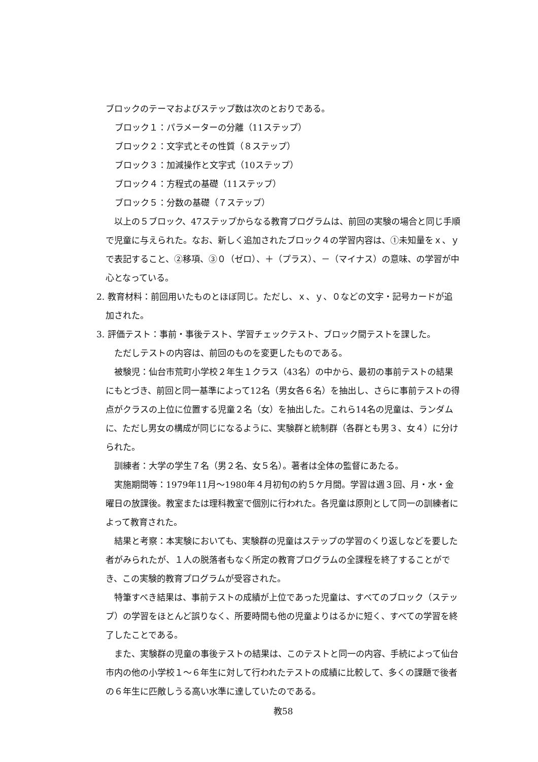ブロックのテーマおよびステップ数は次のとおりである。
ブロック１：パラメーターの分離（11ステップ）
ブロック２：文字式とその性質（８ステップ）
ブロック３：加減操作と文字式（10ステップ）
ブロック４：方程式の基礎（11ステップ）
ブロック５：分数の基礎（７ステップ）
　以上の５ブロック、47ステップからなる教育プログラムは、前回の実験の場合と同じ手順で児童に与えられた。なお、新しく追加されたブロック４の学習内容は、①未知量をｘ、ｙで表記すること、②移項、③０（ゼロ）、＋（プラス）、－（マイナス）の意味、の学習が中心となっている。
2. 教育材料：前回用いたものとほぼ同じ。ただし、ｘ、ｙ、０などの文字・記号カードが追加された。
3. 評価テスト：事前・事後テスト、学習チェックテスト、ブロック間テストを課した。
　ただしテストの内容は、前回のものを変更したものである。
　被験児：仙台市荒町小学校２年生１クラス（43名）の中から、最初の事前テストの結果にもとづき、前回と同一基準によって12名（男女各６名）を抽出し、さらに事前テストの得点がクラスの上位に位置する児童２名（女）を抽出した。これら14名の児童は、ランダムに、ただし男女の構成が同じになるように、実験群と統制群（各群とも男３、女４）に分けられた。
　訓練者：大学の学生７名（男２名、女５名）。著者は全体の監督にあたる。
　実施期間等：1979年11月～1980年４月初旬の約５ケ月間。学習は週３回、月・水・金曜日の放課後。教室または理科教室で個別に行われた。各児童は原則として同一の訓練者によって教育された。
　結果と考察：本実験においても、実験群の児童はステップの学習のくり返しなどを要した者がみられたが、１人の脱落者もなく所定の教育プログラムの全課程を終了することができ、この実験的教育プログラムが受容された。
　特筆すべき結果は、事前テストの成績が上位であった児童は、すべてのブロック（ステップ）の学習をほとんど誤りなく、所要時間も他の児童よりはるかに短く、すべての学習を終了したことである。
　また、実験群の児童の事後テストの結果は、このテストと同一の内容、手続によって仙台市内の他の小学校１～６年生に対して行われたテストの成績に比較して、多くの課題で後者の６年生に匹敵しうる高い水準に達していたのである。
教58